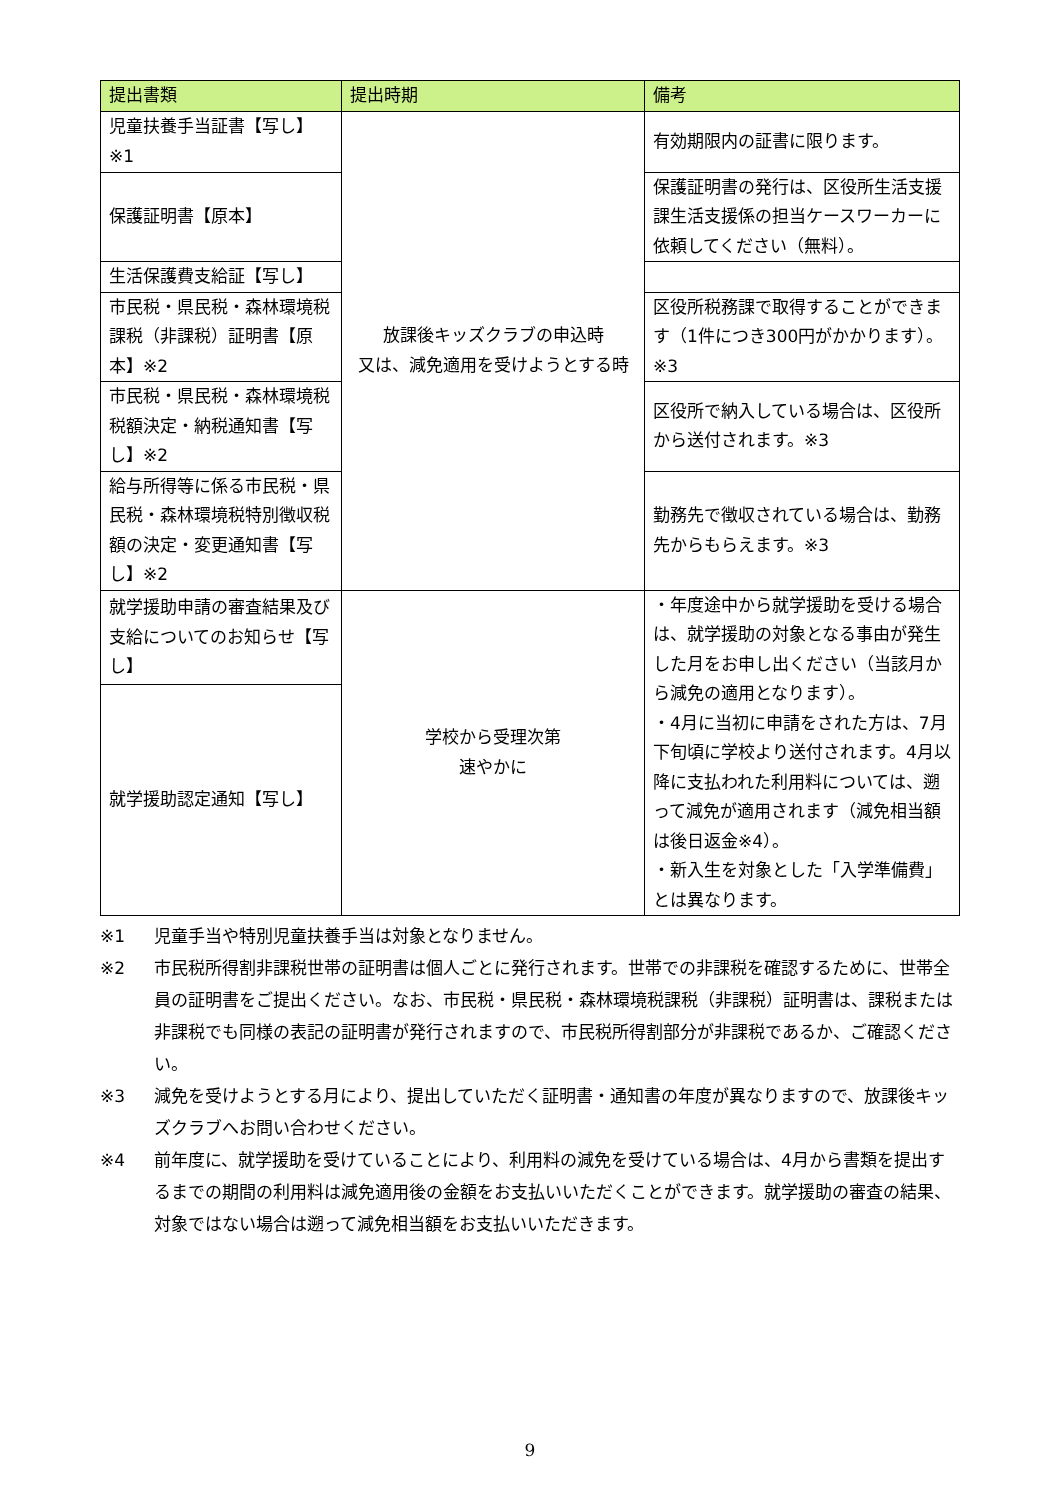| 提出書類 | 提出時期 | 備考 |
| --- | --- | --- |
| 児童扶養手当証書【写し】※1 | 放課後キッズクラブの申込時 又は、減免適用を受けようとする時 | 有効期限内の証書に限ります。 |
| 保護証明書【原本】 | | 保護証明書の発行は、区役所生活支援課生活支援係の担当ケースワーカーに依頼してください（無料）。 |
| 生活保護費支給証【写し】 | | |
| 市民税・県民税・森林環境税課税（非課税）証明書【原本】※2 | | 区役所税務課で取得することができます（1件につき300円がかかります）。※3 |
| 市民税・県民税・森林環境税税額決定・納税通知書【写し】※2 | | 区役所で納入している場合は、区役所から送付されます。※3 |
| 給与所得等に係る市民税・県民税・森林環境税特別徴収税額の決定・変更通知書【写し】※2 | | 勤務先で徴収されている場合は、勤務先からもらえます。※3 |
| 就学援助申請の審査結果及び支給についてのお知らせ【写し】 | 学校から受理次第 速やかに | ・年度途中から就学援助を受ける場合は、就学援助の対象となる事由が発生した月をお申し出ください（当該月から減免の適用となります）。 ・4月に当初に申請をされた方は、7月下旬頃に学校より送付されます。4月以降に支払われた利用料については、遡って減免が適用されます（減免相当額は後日返金※4）。 ・新入生を対象とした「入学準備費」とは異なります。 |
| 就学援助認定通知【写し】 | | |
※1 児童手当や特別児童扶養手当は対象となりません。
※2 市民税所得割非課税世帯の証明書は個人ごとに発行されます。世帯での非課税を確認するために、世帯全員の証明書をご提出ください。なお、市民税・県民税・森林環境税課税（非課税）証明書は、課税または非課税でも同様の表記の証明書が発行されますので、市民税所得割部分が非課税であるか、ご確認ください。
※3 減免を受けようとする月により、提出していただく証明書・通知書の年度が異なりますので、放課後キッズクラブへお問い合わせください。
※4 前年度に、就学援助を受けていることにより、利用料の減免を受けている場合は、4月から書類を提出するまでの期間の利用料は減免適用後の金額をお支払いいただくことができます。就学援助の審査の結果、対象ではない場合は遡って減免相当額をお支払いいただきます。
9